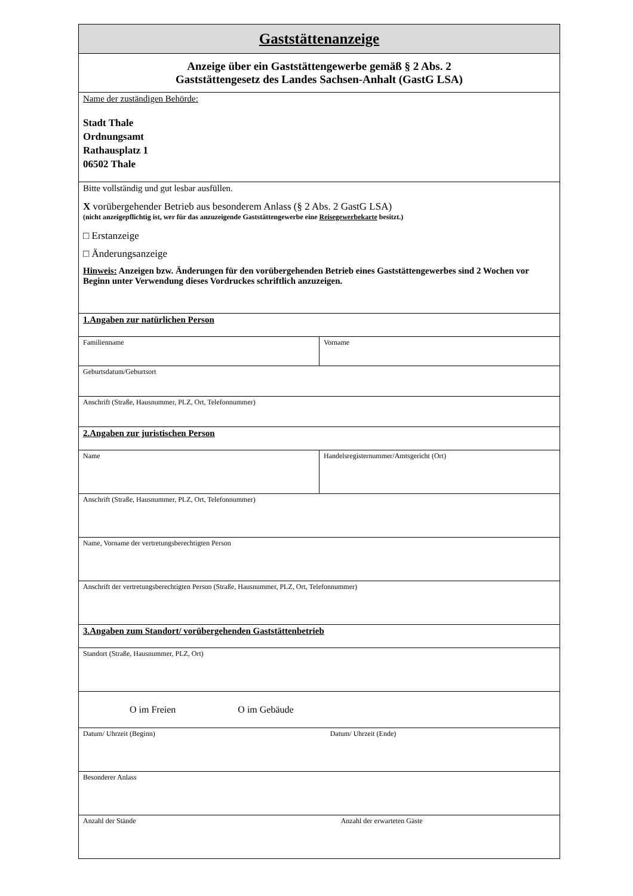| Gaststättenanzeige | |
| Anzeige über ein Gaststättengewerbe gemäß § 2 Abs. 2 Gaststättengesetz des Landes Sachsen-Anhalt (GastG LSA) | |
| Name der zuständigen Behörde: Stadt Thale Ordnungsamt Rathausplatz 1 06502 Thale | |
| Bitte vollständig und gut lesbar ausfüllen. X vorübergehender Betrieb aus besonderem Anlass (§ 2 Abs. 2 GastG LSA) (nicht anzeigepflichtig ist, wer für das anzuzeigende Gaststättengewerbe eine Reisegewerbekarte besitzt.) □ Erstanzeige □ Änderungsanzeige Hinweis: Anzeigen bzw. Änderungen für den vorübergehenden Betrieb eines Gaststättengewerbes sind 2 Wochen vor Beginn unter Verwendung dieses Vordruckes schriftlich anzuzeigen. | |
| 1.Angaben zur natürlichen Person | |
| Familienname | Vorname |
| Geburtsdatum/Geburtsort | |
| Anschrift (Straße, Hausnummer, PLZ, Ort, Telefonnummer) | |
| 2.Angaben zur juristischen Person | |
| Name | Handelsregisternummer/Amtsgericht (Ort) |
| Anschrift (Straße, Hausnummer, PLZ, Ort, Telefonnummer) | |
| Name, Vorname der vertretungsberechtigten Person | |
| Anschrift der vertretungsberechtigten Person (Straße, Hausnummer, PLZ, Ort, Telefonnummer) | |
| 3.Angaben zum Standort/ vorübergehenden Gaststättenbetrieb | |
| Standort (Straße, Hausnummer, PLZ, Ort) | |
| O im Freien O im Gebäude | |
| Datum/ Uhrzeit (Beginn) Datum/ Uhrzeit (Ende) | |
| Besonderer Anlass | |
| Anzahl der Stände Anzahl der erwarteten Gäste | |